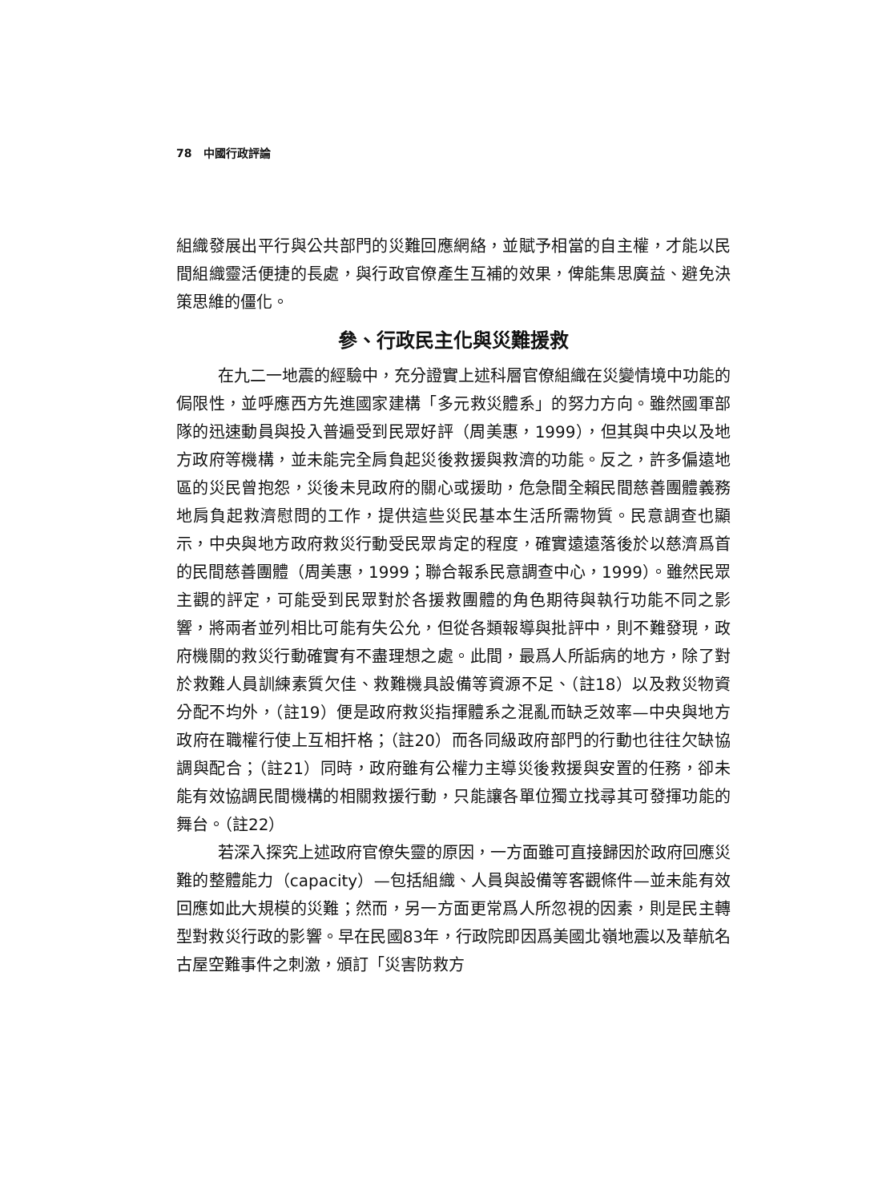78 中國行政評論
組織發展出平行與公共部門的災難回應網絡，並賦予相當的自主權，才能以民間組織靈活便捷的長處，與行政官僚產生互補的效果，俾能集思廣益、避免決策思維的僵化。
參、行政民主化與災難援救
在九二一地震的經驗中，充分證實上述科層官僚組織在災變情境中功能的侷限性，並呼應西方先進國家建構「多元救災體系」的努力方向。雖然國軍部隊的迅速動員與投入普遍受到民眾好評（周美惠，1999），但其與中央以及地方政府等機構，並未能完全肩負起災後救援與救濟的功能。反之，許多偏遠地區的災民曾抱怨，災後未見政府的關心或援助，危急間全賴民間慈善團體義務地肩負起救濟慰問的工作，提供這些災民基本生活所需物質。民意調查也顯示，中央與地方政府救災行動受民眾肯定的程度，確實遠遠落後於以慈濟爲首的民間慈善團體（周美惠，1999；聯合報系民意調查中心，1999）。雖然民眾主觀的評定，可能受到民眾對於各援救團體的角色期待與執行功能不同之影響，將兩者並列相比可能有失公允，但從各類報導與批評中，則不難發現，政府機關的救災行動確實有不盡理想之處。此間，最爲人所詬病的地方，除了對於救難人員訓練素質欠佳、救難機具設備等資源不足、（註18）以及救災物資分配不均外，（註19）便是政府救災指揮體系之混亂而缺乏效率—中央與地方政府在職權行使上互相扞格；（註20）而各同級政府部門的行動也往往欠缺協調與配合；（註21）同時，政府雖有公權力主導災後救援與安置的任務，卻未能有效協調民間機構的相關救援行動，只能讓各單位獨立找尋其可發揮功能的舞台。（註22）
若深入探究上述政府官僚失靈的原因，一方面雖可直接歸因於政府回應災難的整體能力（capacity）—包括組織、人員與設備等客觀條件—並未能有效回應如此大規模的災難；然而，另一方面更常爲人所忽視的因素，則是民主轉型對救災行政的影響。早在民國83年，行政院即因爲美國北嶺地震以及華航名古屋空難事件之刺激，頒訂「災害防救方